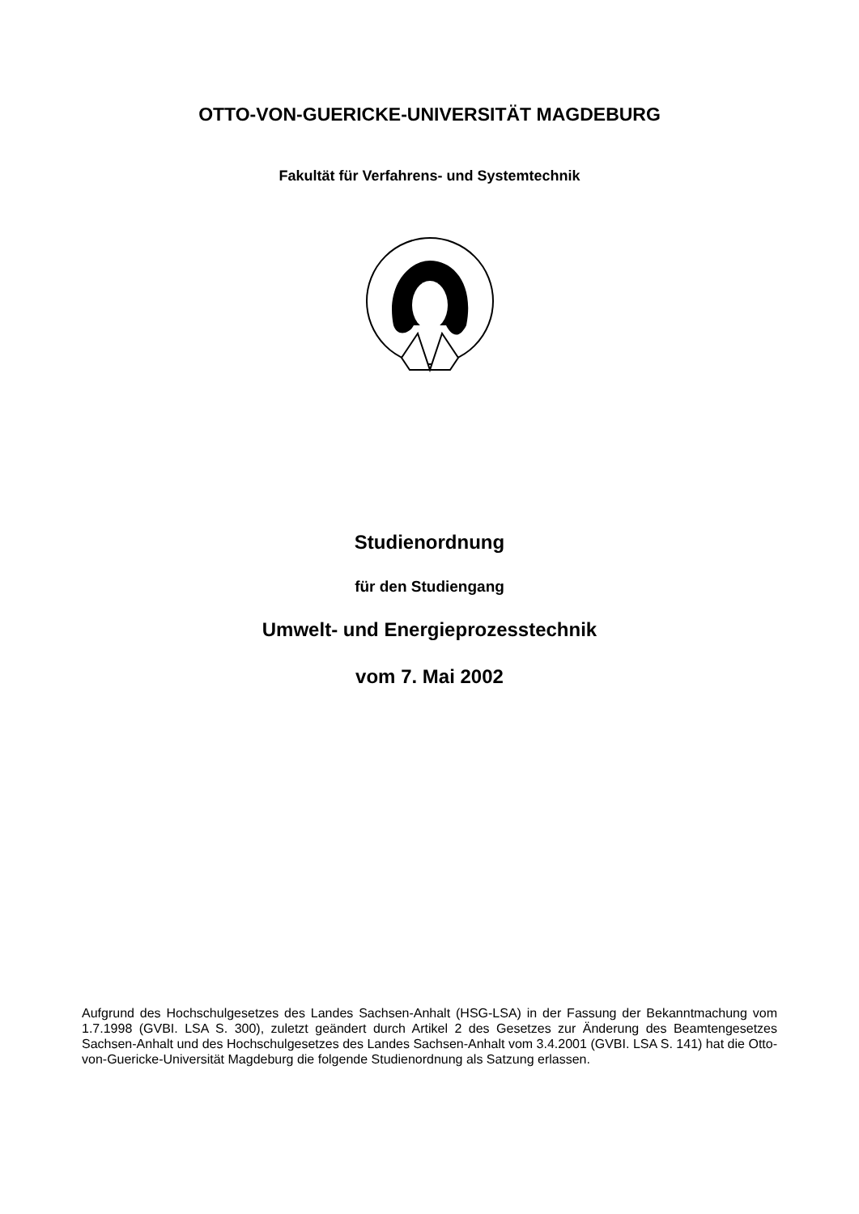OTTO-VON-GUERICKE-UNIVERSITÄT MAGDEBURG
Fakultät für Verfahrens- und Systemtechnik
Studienordnung
für den Studiengang
Umwelt- und Energieprozesstechnik
vom 7. Mai 2002
Aufgrund des Hochschulgesetzes des Landes Sachsen-Anhalt (HSG-LSA) in der Fassung der Bekanntmachung vom 1.7.1998 (GVBI. LSA S. 300), zuletzt geändert durch Artikel 2 des Gesetzes zur Änderung des Beamtengesetzes Sachsen-Anhalt und des Hochschulgesetzes des Landes Sachsen-Anhalt vom 3.4.2001 (GVBI. LSA S. 141) hat die Otto-von-Guericke-Universität Magdeburg die folgende Studienordnung als Satzung erlassen.